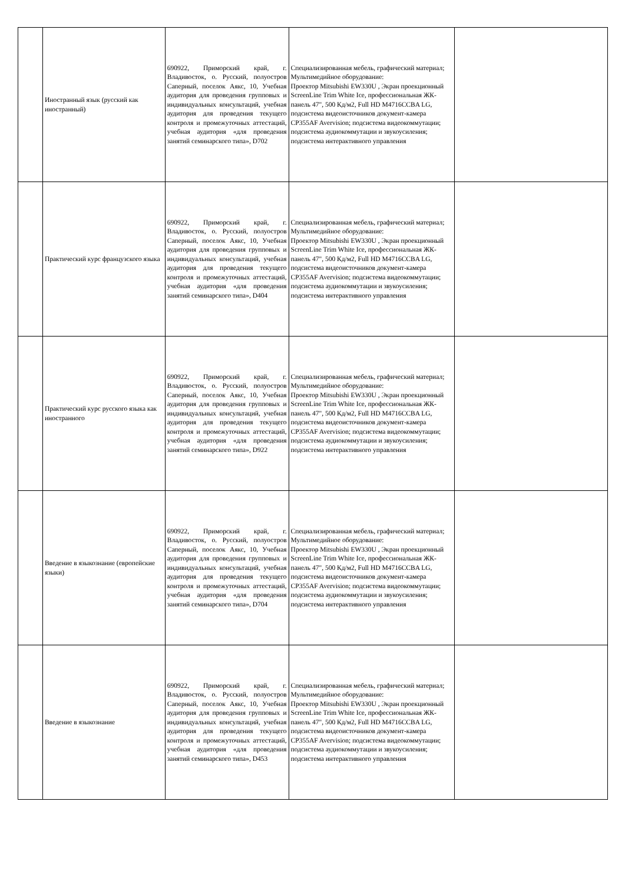| | Иностранный язык (русский как иностранный) | 690922, Приморский край, г. Владивосток, о. Русский, полуостров Саперный, поселок Аякс, 10, Учебная аудитория для проведения групповых и индивидуальных консультаций, учебная аудитория для проведения текущего контроля и промежуточных аттестаций, учебная аудитория «для проведения занятий семинарского типа», D702 | Специализированная мебель, графический материал; Мультимедийное оборудование: Проектор Mitsubishi EW330U , Экран проекционный ScreenLine Trim White Ice, профессиональная ЖК-панель 47", 500 Кд/м2, Full HD M4716CCBA LG, подсистема видеоисточников документ-камера CP355AF Avervision; подсистема видеокоммутации; подсистема аудиокоммутации и звукоусиления; подсистема интерактивного управления | |
| | Практический курс французского языка | 690922, Приморский край, г. Владивосток, о. Русский, полуостров Саперный, поселок Аякс, 10, Учебная аудитория для проведения групповых и индивидуальных консультаций, учебная аудитория для проведения текущего контроля и промежуточных аттестаций, учебная аудитория «для проведения занятий семинарского типа», D404 | Специализированная мебель, графический материал; Мультимедийное оборудование: Проектор Mitsubishi EW330U , Экран проекционный ScreenLine Trim White Ice, профессиональная ЖК-панель 47", 500 Кд/м2, Full HD M4716CCBA LG, подсистема видеоисточников документ-камера CP355AF Avervision; подсистема видеокоммутации; подсистема аудиокоммутации и звукоусиления; подсистема интерактивного управления | |
| | Практический курс русского языка как иностранного | 690922, Приморский край, г. Владивосток, о. Русский, полуостров Саперный, поселок Аякс, 10, Учебная аудитория для проведения групповых и индивидуальных консультаций, учебная аудитория для проведения текущего контроля и промежуточных аттестаций, учебная аудитория «для проведения занятий семинарского типа», D922 | Специализированная мебель, графический материал; Мультимедийное оборудование: Проектор Mitsubishi EW330U , Экран проекционный ScreenLine Trim White Ice, профессиональная ЖК-панель 47", 500 Кд/м2, Full HD M4716CCBA LG, подсистема видеоисточников документ-камера CP355AF Avervision; подсистема видеокоммутации; подсистема аудиокоммутации и звукоусиления; подсистема интерактивного управления | |
| | Введение в языкознание (европейские языки) | 690922, Приморский край, г. Владивосток, о. Русский, полуостров Саперный, поселок Аякс, 10, Учебная аудитория для проведения групповых и индивидуальных консультаций, учебная аудитория для проведения текущего контроля и промежуточных аттестаций, учебная аудитория «для проведения занятий семинарского типа», D704 | Специализированная мебель, графический материал; Мультимедийное оборудование: Проектор Mitsubishi EW330U , Экран проекционный ScreenLine Trim White Ice, профессиональная ЖК-панель 47", 500 Кд/м2, Full HD M4716CCBA LG, подсистема видеоисточников документ-камера CP355AF Avervision; подсистема видеокоммутации; подсистема аудиокоммутации и звукоусиления; подсистема интерактивного управления | |
| | Введение в языкознание | 690922, Приморский край, г. Владивосток, о. Русский, полуостров Саперный, поселок Аякс, 10, Учебная аудитория для проведения групповых и индивидуальных консультаций, учебная аудитория для проведения текущего контроля и промежуточных аттестаций, учебная аудитория «для проведения занятий семинарского типа», D453 | Специализированная мебель, графический материал; Мультимедийное оборудование: Проектор Mitsubishi EW330U , Экран проекционный ScreenLine Trim White Ice, профессиональная ЖК-панель 47", 500 Кд/м2, Full HD M4716CCBA LG, подсистема видеоисточников документ-камера CP355AF Avervision; подсистема видеокоммутации; подсистема аудиокоммутации и звукоусиления; подсистема интерактивного управления | |